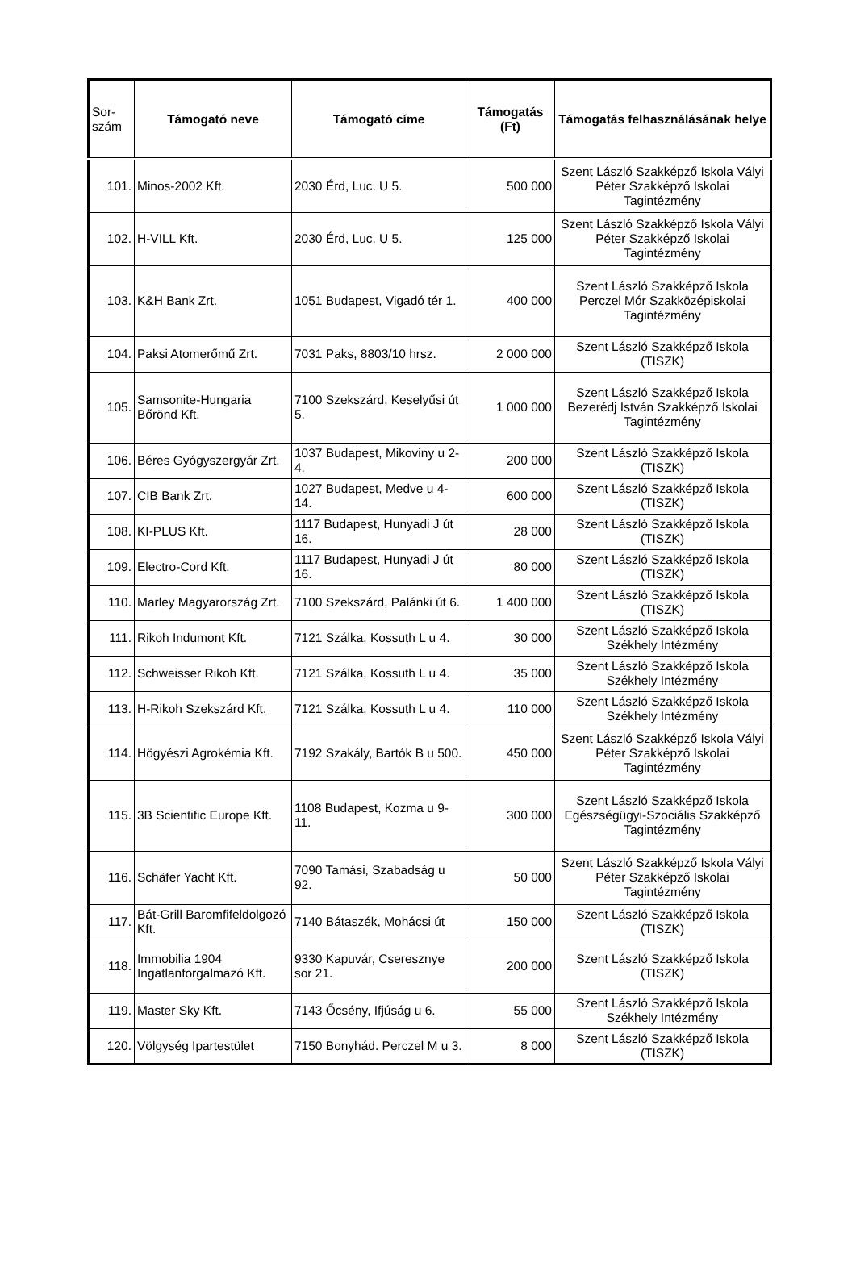| Sor- szám | Támogató neve | Támogató címe | Támogatás (Ft) | Támogatás felhasználásának helye |
| --- | --- | --- | --- | --- |
| 101. | Minos-2002 Kft. | 2030 Érd, Luc. U 5. | 500 000 | Szent László Szakképző Iskola Vályi Péter Szakképző Iskolai Tagintézmény |
| 102. | H-VILL Kft. | 2030 Érd, Luc. U 5. | 125 000 | Szent László Szakképző Iskola Vályi Péter Szakképző Iskolai Tagintézmény |
| 103. | K&H Bank Zrt. | 1051 Budapest, Vigadó tér 1. | 400 000 | Szent László Szakképző Iskola Perczel Mór Szakközépiskolai Tagintézmény |
| 104. | Paksi Atomerőmű Zrt. | 7031 Paks, 8803/10 hrsz. | 2 000 000 | Szent László Szakképző Iskola (TISZK) |
| 105. | Samsonite-Hungaria Bőrönd Kft. | 7100 Szekszárd, Keselyűsi út 5. | 1 000 000 | Szent László Szakképző Iskola Bezerédj István Szakképző Iskolai Tagintézmény |
| 106. | Béres Gyógyszergyár Zrt. | 1037 Budapest, Mikoviny u 2-4. | 200 000 | Szent László Szakképző Iskola (TISZK) |
| 107. | CIB Bank Zrt. | 1027 Budapest, Medve u 4-14. | 600 000 | Szent László Szakképző Iskola (TISZK) |
| 108. | KI-PLUS Kft. | 1117 Budapest, Hunyadi J út 16. | 28 000 | Szent László Szakképző Iskola (TISZK) |
| 109. | Electro-Cord Kft. | 1117 Budapest, Hunyadi J út 16. | 80 000 | Szent László Szakképző Iskola (TISZK) |
| 110. | Marley Magyarország Zrt. | 7100 Szekszárd, Palánki út 6. | 1 400 000 | Szent László Szakképző Iskola (TISZK) |
| 111. | Rikoh Indumont Kft. | 7121 Szálka, Kossuth L u 4. | 30 000 | Szent László Szakképző Iskola Székhely Intézmény |
| 112. | Schweisser Rikoh Kft. | 7121 Szálka, Kossuth L u 4. | 35 000 | Szent László Szakképző Iskola Székhely Intézmény |
| 113. | H-Rikoh Szekszárd Kft. | 7121 Szálka, Kossuth L u 4. | 110 000 | Szent László Szakképző Iskola Székhely Intézmény |
| 114. | Högyészi Agrokémia Kft. | 7192 Szakály, Bartók B u 500. | 450 000 | Szent László Szakképző Iskola Vályi Péter Szakképző Iskolai Tagintézmény |
| 115. | 3B Scientific Europe Kft. | 1108 Budapest, Kozma u 9-11. | 300 000 | Szent László Szakképző Iskola Egészségügyi-Szociális Szakképző Tagintézmény |
| 116. | Schäfer Yacht Kft. | 7090 Tamási, Szabadság u 92. | 50 000 | Szent László Szakképző Iskola Vályi Péter Szakképző Iskolai Tagintézmény |
| 117. | Bát-Grill Baromfifeldolgozó Kft. | 7140 Bátaszék, Mohácsi út | 150 000 | Szent László Szakképző Iskola (TISZK) |
| 118. | Immobilia 1904 Ingatlanforgalmazó Kft. | 9330 Kapuvár, Cseresznye sor 21. | 200 000 | Szent László Szakképző Iskola (TISZK) |
| 119. | Master Sky Kft. | 7143 Őcsény, Ifjúság u 6. | 55 000 | Szent László Szakképző Iskola Székhely Intézmény |
| 120. | Völgység Ipartestület | 7150 Bonyhád. Perczel M u 3. | 8 000 | Szent László Szakképző Iskola (TISZK) |